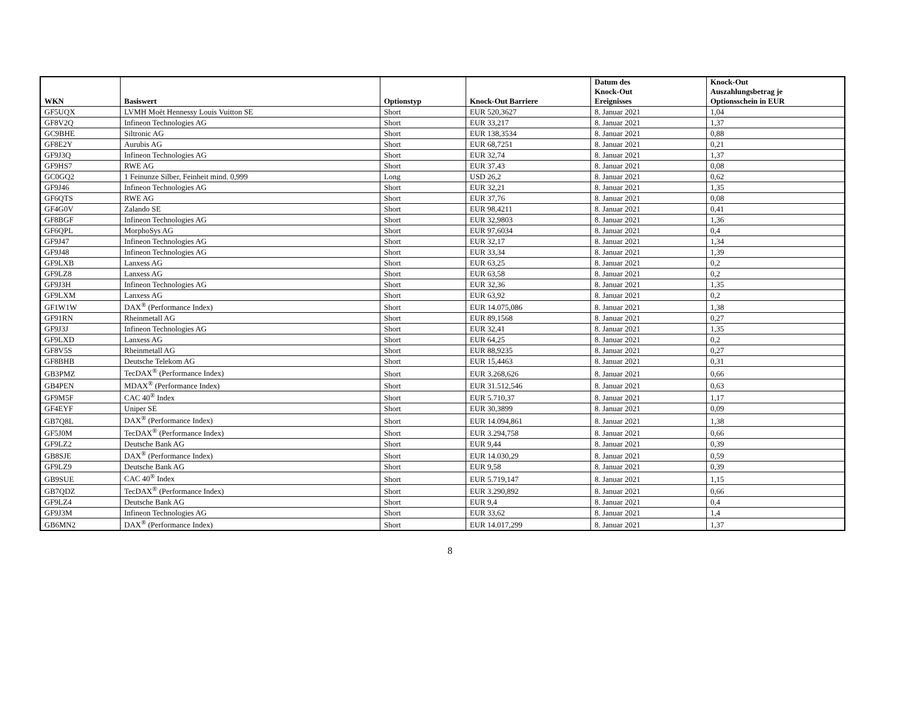| WKN | Basiswert | Optionstyp | Knock-Out Barriere | Datum des Knock-Out Ereignisses | Knock-Out Auszahlungsbetrag je Optionsschein in EUR |
| --- | --- | --- | --- | --- | --- |
| GF5UQX | LVMH Moët Hennessy Louis Vuitton SE | Short | EUR 520,3627 | 8. Januar 2021 | 1,04 |
| GF8V2Q | Infineon Technologies AG | Short | EUR 33,217 | 8. Januar 2021 | 1,37 |
| GC9BHE | Siltronic AG | Short | EUR 138,3534 | 8. Januar 2021 | 0,88 |
| GF8E2Y | Aurubis AG | Short | EUR 68,7251 | 8. Januar 2021 | 0,21 |
| GF9J3Q | Infineon Technologies AG | Short | EUR 32,74 | 8. Januar 2021 | 1,37 |
| GF9HS7 | RWE AG | Short | EUR 37,43 | 8. Januar 2021 | 0,08 |
| GC0GQ2 | 1 Feinunze Silber, Feinheit mind. 0,999 | Long | USD 26,2 | 8. Januar 2021 | 0,62 |
| GF9J46 | Infineon Technologies AG | Short | EUR 32,21 | 8. Januar 2021 | 1,35 |
| GF6QTS | RWE AG | Short | EUR 37,76 | 8. Januar 2021 | 0,08 |
| GF4G0V | Zalando SE | Short | EUR 98,4211 | 8. Januar 2021 | 0,41 |
| GF8BGF | Infineon Technologies AG | Short | EUR 32,9803 | 8. Januar 2021 | 1,36 |
| GF6QPL | MorphoSys AG | Short | EUR 97,6034 | 8. Januar 2021 | 0,4 |
| GF9J47 | Infineon Technologies AG | Short | EUR 32,17 | 8. Januar 2021 | 1,34 |
| GF9J48 | Infineon Technologies AG | Short | EUR 33,34 | 8. Januar 2021 | 1,39 |
| GF9LXB | Lanxess AG | Short | EUR 63,25 | 8. Januar 2021 | 0,2 |
| GF9LZ8 | Lanxess AG | Short | EUR 63,58 | 8. Januar 2021 | 0,2 |
| GF9J3H | Infineon Technologies AG | Short | EUR 32,36 | 8. Januar 2021 | 1,35 |
| GF9LXM | Lanxess AG | Short | EUR 63,92 | 8. Januar 2021 | 0,2 |
| GF1W1W | DAX<sup>®</sup> (Performance Index) | Short | EUR 14.075,086 | 8. Januar 2021 | 1,38 |
| GF91RN | Rheinmetall AG | Short | EUR 89,1568 | 8. Januar 2021 | 0,27 |
| GF9J3J | Infineon Technologies AG | Short | EUR 32,41 | 8. Januar 2021 | 1,35 |
| GF9LXD | Lanxess AG | Short | EUR 64,25 | 8. Januar 2021 | 0,2 |
| GF8V5S | Rheinmetall AG | Short | EUR 88,9235 | 8. Januar 2021 | 0,27 |
| GF8BHB | Deutsche Telekom AG | Short | EUR 15,4463 | 8. Januar 2021 | 0,31 |
| GB3PMZ | TecDAX<sup>®</sup> (Performance Index) | Short | EUR 3.268,626 | 8. Januar 2021 | 0,66 |
| GB4PEN | MDAX<sup>®</sup> (Performance Index) | Short | EUR 31.512,546 | 8. Januar 2021 | 0,63 |
| GF9M5F | CAC 40<sup>®</sup> Index | Short | EUR 5.710,37 | 8. Januar 2021 | 1,17 |
| GF4EYF | Uniper SE | Short | EUR 30,3899 | 8. Januar 2021 | 0,09 |
| GB7Q8L | DAX<sup>®</sup> (Performance Index) | Short | EUR 14.094,861 | 8. Januar 2021 | 1,38 |
| GF5J0M | TecDAX<sup>®</sup> (Performance Index) | Short | EUR 3.294,758 | 8. Januar 2021 | 0,66 |
| GF9LZ2 | Deutsche Bank AG | Short | EUR 9,44 | 8. Januar 2021 | 0,39 |
| GB8SJE | DAX<sup>®</sup> (Performance Index) | Short | EUR 14.030,29 | 8. Januar 2021 | 0,59 |
| GF9LZ9 | Deutsche Bank AG | Short | EUR 9,58 | 8. Januar 2021 | 0,39 |
| GB9SUE | CAC 40<sup>®</sup> Index | Short | EUR 5.719,147 | 8. Januar 2021 | 1,15 |
| GB7QDZ | TecDAX<sup>®</sup> (Performance Index) | Short | EUR 3.290,892 | 8. Januar 2021 | 0,66 |
| GF9LZ4 | Deutsche Bank AG | Short | EUR 9,4 | 8. Januar 2021 | 0,4 |
| GF9J3M | Infineon Technologies AG | Short | EUR 33,62 | 8. Januar 2021 | 1,4 |
| GB6MN2 | DAX<sup>®</sup> (Performance Index) | Short | EUR 14.017,299 | 8. Januar 2021 | 1,37 |
8